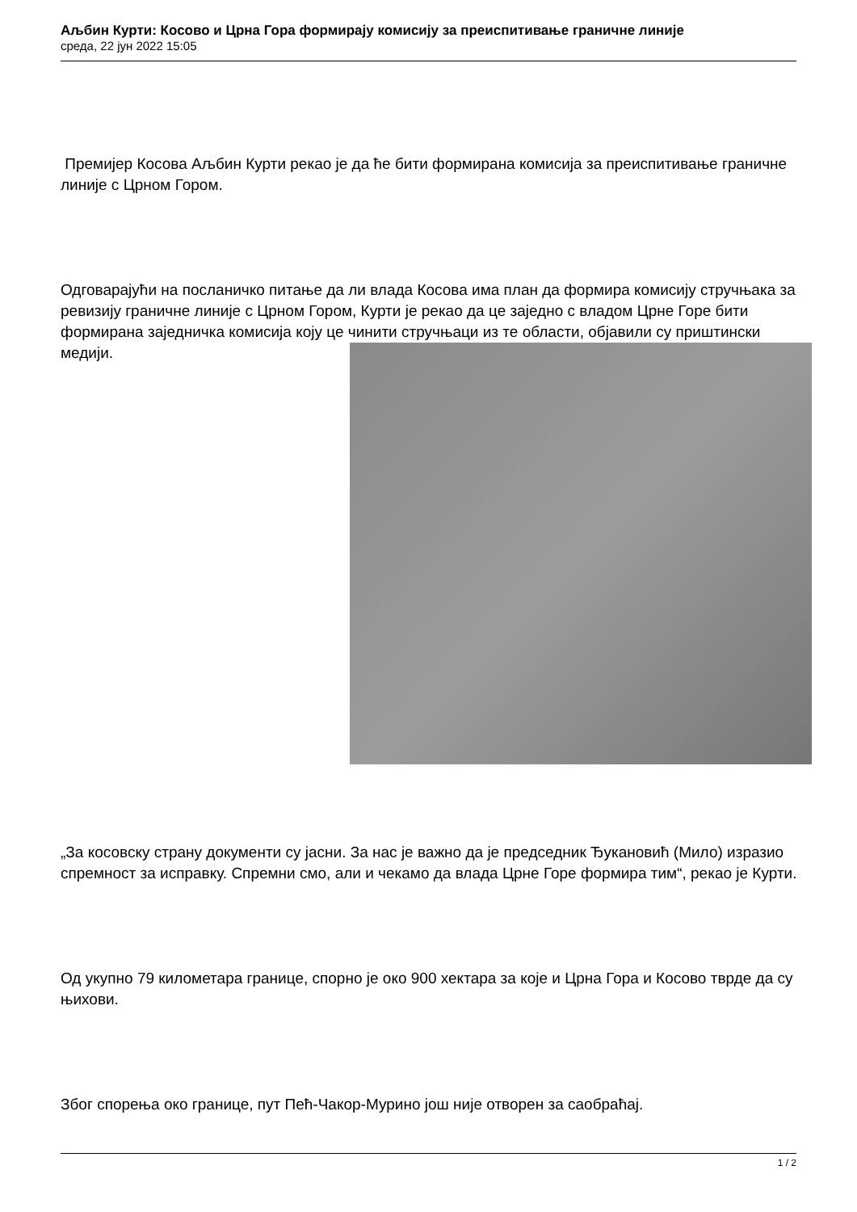Аљбин Курти: Косово и Црна Гора формирају комисију за преиспитивање граничне линије
среда, 22 јун 2022 15:05
Премијер Косова Аљбин Курти рекао је да ће бити формирана комисија за преиспитивање граничне линије с Црном Гором.
Одговарајући на посланичко питање да ли влада Косова има план да формира комисију стручњака за ревизију граничне линије с Црном Гором, Курти је рекао да це заједно с владом Црне Горе бити формирана заједничка комисија коју це чинити стручњаци из те области, објавили су приштински медији.
„За косовску страну документи су јасни. За нас је важно да је председник Ђукановић (Мило) изразио спремност за исправку. Спремни смо, али и чекамо да влада Црне Горе формира тим“, рекао је Курти.
Од укупно 79 километара границе, спорно је око 900 хектара за које и Црна Гора и Косово тврде да су њихови.
Због спорења око границе, пут Пећ-Чакор-Мурино још није отворен за саобраћај.
1 / 2